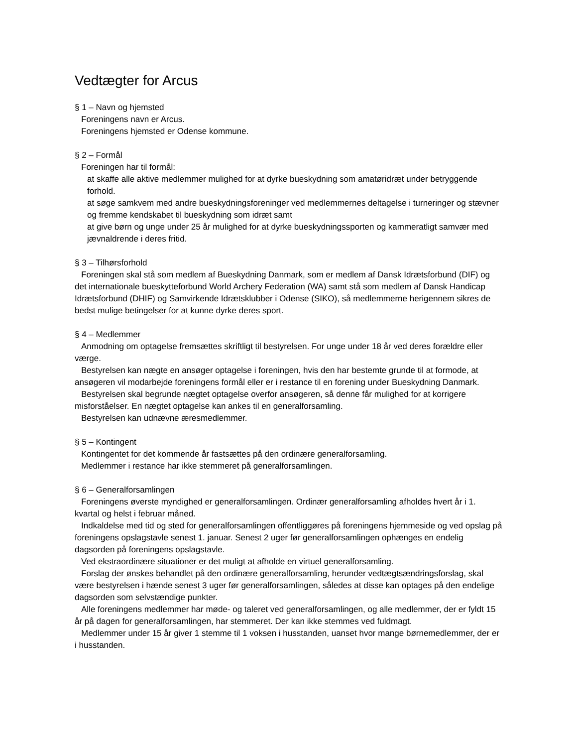Vedtægter for Arcus
§ 1 – Navn og hjemsted
Foreningens navn er Arcus.
Foreningens hjemsted er Odense kommune.
§ 2 – Formål
Foreningen har til formål:
at skaffe alle aktive medlemmer mulighed for at dyrke bueskydning som amatøridræt under betryggende forhold.
at søge samkvem med andre bueskydningsforeninger ved medlemmernes deltagelse i turneringer og stævner og fremme kendskabet til bueskydning som idræt samt
at give børn og unge under 25 år mulighed for at dyrke bueskydningssporten og kammeratligt samvær med jævnaldrende i deres fritid.
§ 3 – Tilhørsforhold
Foreningen skal stå som medlem af Bueskydning Danmark, som er medlem af Dansk Idrætsforbund (DIF) og det internationale bueskytteforbund World Archery Federation (WA) samt stå som medlem af Dansk Handicap Idrætsforbund (DHIF) og Samvirkende Idrætsklubber i Odense (SIKO), så medlemmerne herigennem sikres de bedst mulige betingelser for at kunne dyrke deres sport.
§ 4 – Medlemmer
Anmodning om optagelse fremsættes skriftligt til bestyrelsen. For unge under 18 år ved deres forældre eller værge.
Bestyrelsen kan nægte en ansøger optagelse i foreningen, hvis den har bestemte grunde til at formode, at ansøgeren vil modarbejde foreningens formål eller er i restance til en forening under Bueskydning Danmark.
Bestyrelsen skal begrunde nægtet optagelse overfor ansøgeren, så denne får mulighed for at korrigere misforståelser. En nægtet optagelse kan ankes til en generalforsamling.
Bestyrelsen kan udnævne æresmedlemmer.
§ 5 – Kontingent
Kontingentet for det kommende år fastsættes på den ordinære generalforsamling.
Medlemmer i restance har ikke stemmeret på generalforsamlingen.
§ 6 – Generalforsamlingen
Foreningens øverste myndighed er generalforsamlingen. Ordinær generalforsamling afholdes hvert år i 1. kvartal og helst i februar måned.
Indkaldelse med tid og sted for generalforsamlingen offentliggøres på foreningens hjemmeside og ved opslag på foreningens opslagstavle senest 1. januar. Senest 2 uger før generalforsamlingen ophænges en endelig dagsorden på foreningens opslagstavle.
Ved ekstraordinære situationer er det muligt at afholde en virtuel generalforsamling.
Forslag der ønskes behandlet på den ordinære generalforsamling, herunder vedtægtsændringsforslag, skal være bestyrelsen i hænde senest 3 uger før generalforsamlingen, således at disse kan optages på den endelige dagsorden som selvstændige punkter.
Alle foreningens medlemmer har møde- og taleret ved generalforsamlingen, og alle medlemmer, der er fyldt 15 år på dagen for generalforsamlingen, har stemmeret. Der kan ikke stemmes ved fuldmagt.
Medlemmer under 15 år giver 1 stemme til 1 voksen i husstanden, uanset hvor mange børnemedlemmer, der er i husstanden.